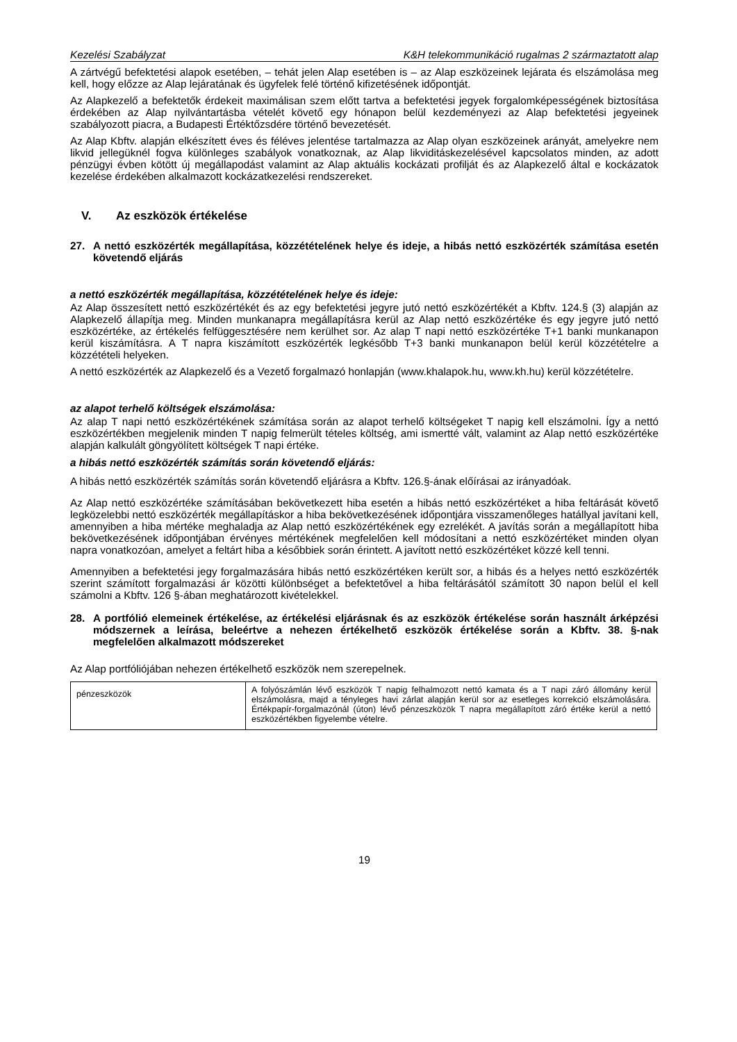Kezelési Szabályzat K&H telekommunikáció rugalmas 2 származtatott alap
A zártvégű befektetési alapok esetében, – tehát jelen Alap esetében is – az Alap eszközeinek lejárata és elszámolása meg kell, hogy előzze az Alap lejáratának és ügyfelek felé történő kifizetésének időpontját.
Az Alapkezelő a befektetők érdekeit maximálisan szem előtt tartva a befektetési jegyek forgalomképességének biztosítása érdekében az Alap nyilvántartásba vételét követő egy hónapon belül kezdeményezi az Alap befektetési jegyeinek szabályozott piacra, a Budapesti Értéktőzsdére történő bevezetését.
Az Alap Kbftv. alapján elkészített éves és féléves jelentése tartalmazza az Alap olyan eszközeinek arányát, amelyekre nem likvid jellegüknél fogva különleges szabályok vonatkoznak, az Alap likviditáskezelésével kapcsolatos minden, az adott pénzügyi évben kötött új megállapodást valamint az Alap aktuális kockázati profilját és az Alapkezelő által e kockázatok kezelése érdekében alkalmazott kockázatkezelési rendszereket.
V. Az eszközök értékelése
27. A nettó eszközérték megállapítása, közzétételének helye és ideje, a hibás nettó eszközérték számítása esetén követendő eljárás
a nettó eszközérték megállapítása, közzétételének helye és ideje:
Az Alap összesített nettó eszközértékét és az egy befektetési jegyre jutó nettó eszközértékét a Kbftv. 124.§ (3) alapján az Alapkezelő állapítja meg. Minden munkanapra megállapításra kerül az Alap nettó eszközértéke és egy jegyre jutó nettó eszközértéke, az értékelés felfüggesztésére nem kerülhet sor. Az alap T napi nettó eszközértéke T+1 banki munkanapon kerül kiszámításra. A T napra kiszámított eszközérték legkésőbb T+3 banki munkanapon belül kerül közzétételre a közzétételi helyeken.
A nettó eszközérték az Alapkezelő és a Vezető forgalmazó honlapján (www.khalapok.hu, www.kh.hu) kerül közzétételre.
az alapot terhelő költségek elszámolása:
Az alap T napi nettó eszközértékének számítása során az alapot terhelő költségeket T napig kell elszámolni. Így a nettó eszközértékben megjelenik minden T napig felmerült tételes költség, ami ismertté vált, valamint az Alap nettó eszközértéke alapján kalkulált göngyölített költségek T napi értéke.
a hibás nettó eszközérték számítás során követendő eljárás:
A hibás nettó eszközérték számítás során követendő eljárásra a Kbftv. 126.§-ának előírásai az irányadóak.
Az Alap nettó eszközértéke számításában bekövetkezett hiba esetén a hibás nettó eszközértéket a hiba feltárását követő legközelebbi nettó eszközérték megállapításkor a hiba bekövetkezésének időpontjára visszamenőleges hatállyal javítani kell, amennyiben a hiba mértéke meghaladja az Alap nettó eszközértékének egy ezrelékét. A javítás során a megállapított hiba bekövetkezésének időpontjában érvényes mértékének megfelelően kell módosítani a nettó eszközértéket minden olyan napra vonatkozóan, amelyet a feltárt hiba a későbbiek során érintett. A javított nettó eszközértéket közzé kell tenni.
Amennyiben a befektetési jegy forgalmazására hibás nettó eszközértéken került sor, a hibás és a helyes nettó eszközérték szerint számított forgalmazási ár közötti különbséget a befektetővel a hiba feltárásától számított 30 napon belül el kell számolni a Kbftv. 126 §-ában meghatározott kivételekkel.
28. A portfólió elemeinek értékelése, az értékelési eljárásnak és az eszközök értékelése során használt árképzési módszernek a leírása, beleértve a nehezen értékelhető eszközök értékelése során a Kbftv. 38. §-nak megfelelően alkalmazott módszereket
Az Alap portfóliójában nehezen értékelhető eszközök nem szerepelnek.
| pénzeszközök | A folyószámlán lévő eszközök T napig felhalmozott nettó kamata és a T napi záró állomány kerül elszámolásra, majd a tényleges havi zárlat alapján kerül sor az esetleges korrekció elszámolására. Értékpapír-forgalmazónál (úton) lévő pénzeszközök T napra megállapított záró értéke kerül a nettó eszközértékben figyelembe vételre. |
19